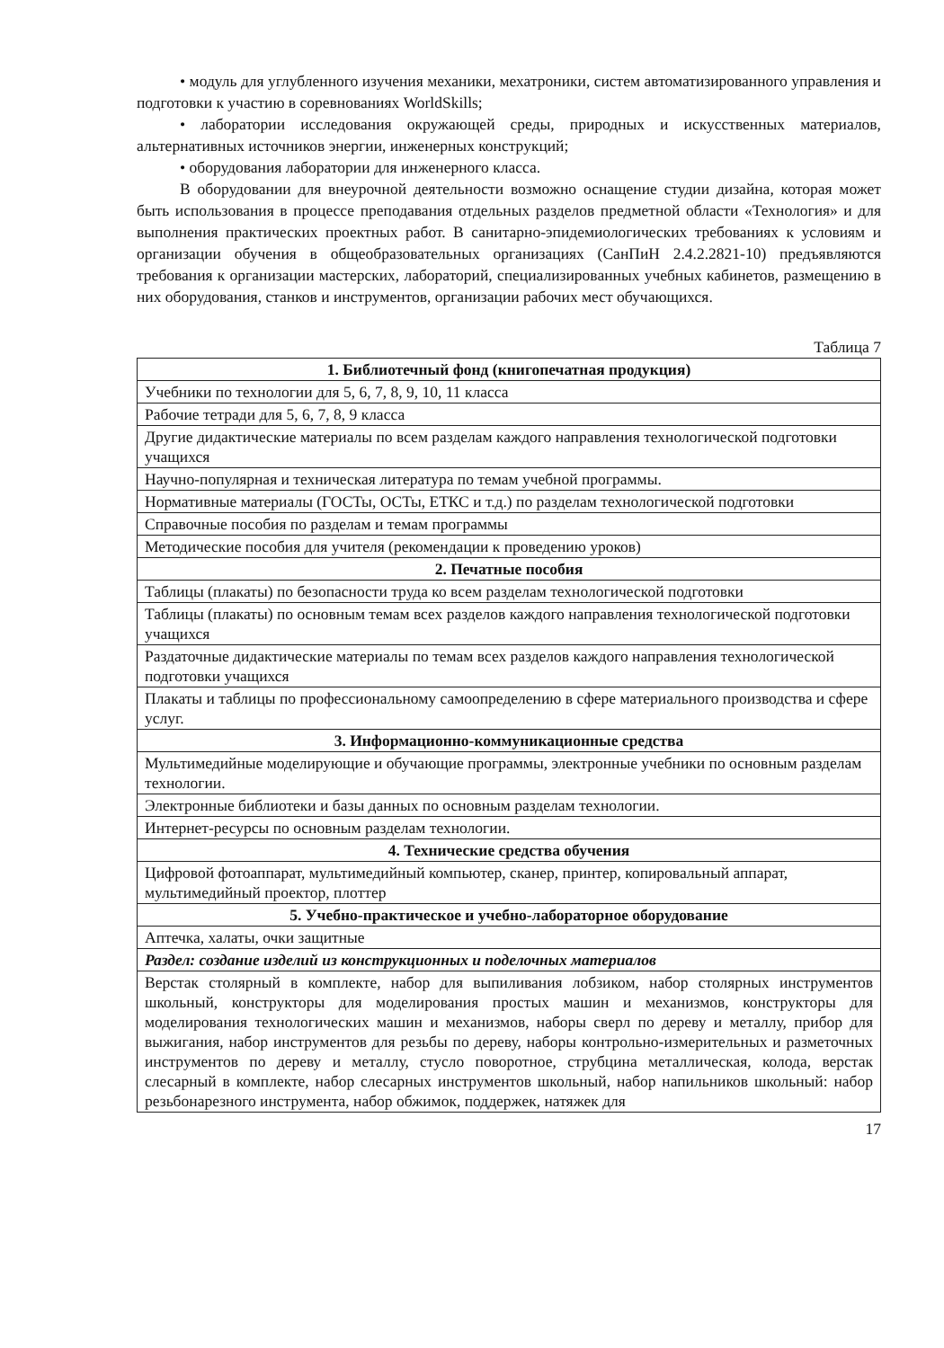• модуль для углубленного изучения механики, мехатроники, систем автоматизированного управления и подготовки к участию в соревнованиях WorldSkills;
• лаборатории исследования окружающей среды, природных и искусственных материалов, альтернативных источников энергии, инженерных конструкций;
• оборудования лаборатории для инженерного класса.
В оборудовании для внеурочной деятельности возможно оснащение студии дизайна, которая может быть использования в процессе преподавания отдельных разделов предметной области «Технология» и для выполнения практических проектных работ. В санитарно-эпидемиологических требованиях к условиям и организации обучения в общеобразовательных организациях (СанПиН 2.4.2.2821-10) предъявляются требования к организации мастерских, лабораторий, специализированных учебных кабинетов, размещению в них оборудования, станков и инструментов, организации рабочих мест обучающихся.
Таблица 7
| 1. Библиотечный фонд (книгопечатная продукция) |
| --- |
| Учебники по технологии для 5, 6, 7, 8, 9, 10, 11 класса |
| Рабочие тетради для 5, 6, 7, 8, 9 класса |
| Другие дидактические материалы по всем разделам каждого направления технологической подготовки учащихся |
| Научно-популярная и техническая литература по темам учебной программы. |
| Нормативные материалы (ГОСТы, ОСТы, ЕТКС и т.д.) по разделам технологической подготовки |
| Справочные пособия по разделам и темам программы |
| Методические пособия для учителя (рекомендации к проведению уроков) |
| 2. Печатные пособия |
| Таблицы (плакаты) по безопасности труда ко всем разделам технологической подготовки |
| Таблицы (плакаты) по основным темам всех разделов каждого направления технологической подготовки учащихся |
| Раздаточные дидактические материалы по темам всех разделов каждого направления технологической подготовки учащихся |
| Плакаты и таблицы по профессиональному самоопределению в сфере материального производства и сфере услуг. |
| 3. Информационно-коммуникационные средства |
| Мультимедийные моделирующие и обучающие программы, электронные учебники по основным разделам технологии. |
| Электронные библиотеки и базы данных по основным разделам технологии. |
| Интернет-ресурсы по основным разделам технологии. |
| 4. Технические средства обучения |
| Цифровой фотоаппарат, мультимедийный компьютер, сканер, принтер, копировальный аппарат, мультимедийный проектор, плоттер |
| 5. Учебно-практическое и учебно-лабораторное оборудование |
| Аптечка, халаты, очки защитные |
| Раздел: создание изделий из конструкционных и поделочных материалов |
| Верстак столярный в комплекте, набор для выпиливания лобзиком, набор столярных инструментов школьный, конструкторы для моделирования простых машин и механизмов, конструкторы для моделирования технологических машин и механизмов, наборы сверл по дереву и металлу, прибор для выжигания, набор инструментов для резьбы по дереву, наборы контрольно-измерительных и разметочных инструментов по дереву и металлу, стусло поворотное, струбцина металлическая, колода, верстак слесарный в комплекте, набор слесарных инструментов школьный, набор напильников школьный: набор резьбонарезного инструмента, набор обжимок, поддержек, натяжек для |
17